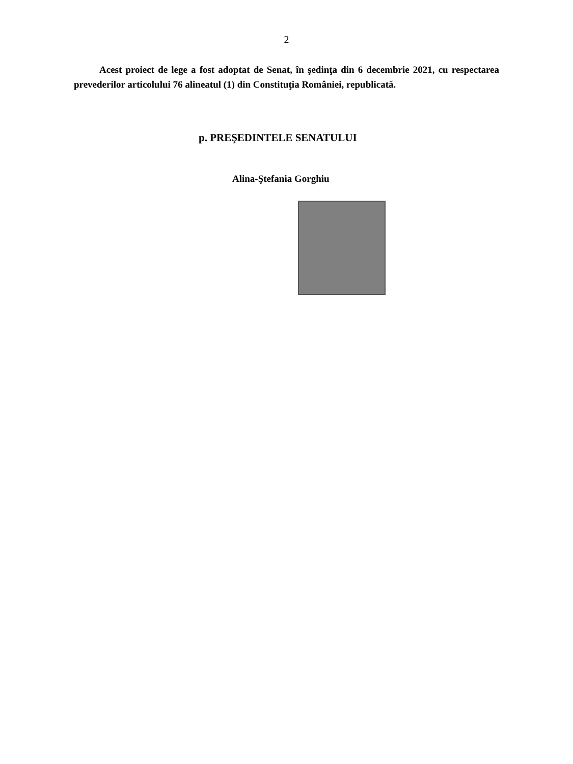2
Acest proiect de lege a fost adoptat de Senat, în şedinţa din 6 decembrie 2021, cu respectarea prevederilor articolului 76 alineatul (1) din Constituţia României, republicată.
p. PREŞEDINTELE SENATULUI
Alina-Ştefania Gorghiu